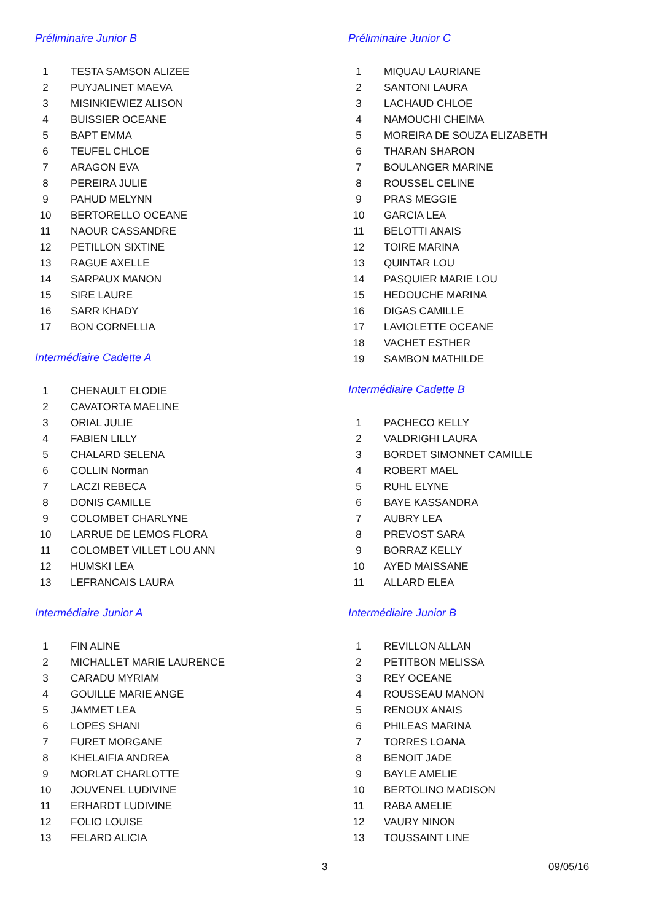Préliminaire Junior B
| 1 | TESTA SAMSON ALIZEE |
| 2 | PUYJALINET MAEVA |
| 3 | MISINKIEWIEZ ALISON |
| 4 | BUISSIER OCEANE |
| 5 | BAPT EMMA |
| 6 | TEUFEL CHLOE |
| 7 | ARAGON EVA |
| 8 | PEREIRA JULIE |
| 9 | PAHUD MELYNN |
| 10 | BERTORELLO OCEANE |
| 11 | NAOUR CASSANDRE |
| 12 | PETILLON SIXTINE |
| 13 | RAGUE AXELLE |
| 14 | SARPAUX MANON |
| 15 | SIRE LAURE |
| 16 | SARR KHADY |
| 17 | BON CORNELLIA |
Intermédiaire Cadette A
| 1 | CHENAULT ELODIE |
| 2 | CAVATORTA MAELINE |
| 3 | ORIAL JULIE |
| 4 | FABIEN LILLY |
| 5 | CHALARD SELENA |
| 6 | COLLIN Norman |
| 7 | LACZI REBECA |
| 8 | DONIS CAMILLE |
| 9 | COLOMBET CHARLYNE |
| 10 | LARRUE DE LEMOS FLORA |
| 11 | COLOMBET VILLET LOU ANN |
| 12 | HUMSKI LEA |
| 13 | LEFRANCAIS LAURA |
Intermédiaire Junior A
| 1 | FIN ALINE |
| 2 | MICHALLET MARIE LAURENCE |
| 3 | CARADU MYRIAM |
| 4 | GOUILLE MARIE ANGE |
| 5 | JAMMET LEA |
| 6 | LOPES SHANI |
| 7 | FURET MORGANE |
| 8 | KHELAIFIA ANDREA |
| 9 | MORLAT CHARLOTTE |
| 10 | JOUVENEL LUDIVINE |
| 11 | ERHARDT LUDIVINE |
| 12 | FOLIO LOUISE |
| 13 | FELARD ALICIA |
Préliminaire Junior C
| 1 | MIQUAU LAURIANE |
| 2 | SANTONI LAURA |
| 3 | LACHAUD CHLOE |
| 4 | NAMOUCHI CHEIMA |
| 5 | MOREIRA DE SOUZA ELIZABETH |
| 6 | THARAN SHARON |
| 7 | BOULANGER MARINE |
| 8 | ROUSSEL CELINE |
| 9 | PRAS MEGGIE |
| 10 | GARCIA LEA |
| 11 | BELOTTI ANAIS |
| 12 | TOIRE MARINA |
| 13 | QUINTAR LOU |
| 14 | PASQUIER MARIE LOU |
| 15 | HEDOUCHE MARINA |
| 16 | DIGAS CAMILLE |
| 17 | LAVIOLETTE OCEANE |
| 18 | VACHET ESTHER |
| 19 | SAMBON MATHILDE |
Intermédiaire Cadette B
| 1 | PACHECO KELLY |
| 2 | VALDRIGHI LAURA |
| 3 | BORDET SIMONNET CAMILLE |
| 4 | ROBERT MAEL |
| 5 | RUHL ELYNE |
| 6 | BAYE KASSANDRA |
| 7 | AUBRY LEA |
| 8 | PREVOST SARA |
| 9 | BORRAZ KELLY |
| 10 | AYED MAISSANE |
| 11 | ALLARD ELEA |
Intermédiaire Junior B
| 1 | REVILLON ALLAN |
| 2 | PETITBON MELISSA |
| 3 | REY OCEANE |
| 4 | ROUSSEAU MANON |
| 5 | RENOUX ANAIS |
| 6 | PHILEAS MARINA |
| 7 | TORRES LOANA |
| 8 | BENOIT JADE |
| 9 | BAYLE AMELIE |
| 10 | BERTOLINO MADISON |
| 11 | RABA AMELIE |
| 12 | VAURY NINON |
| 13 | TOUSSAINT LINE |
3 09/05/16